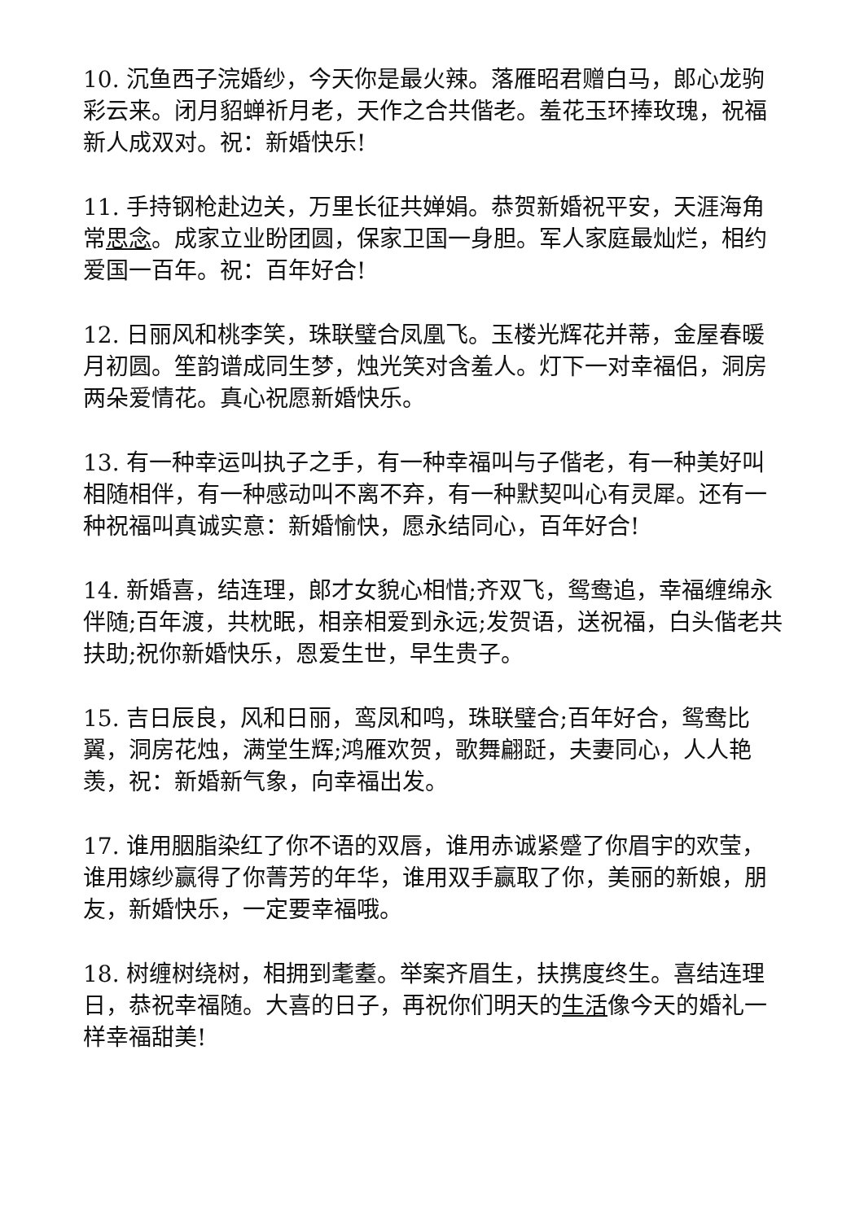10. 沉鱼西子浣婚纱，今天你是最火辣。落雁昭君赠白马，郎心龙驹彩云来。闭月貂蝉祈月老，天作之合共偕老。羞花玉环捧玫瑰，祝福新人成双对。祝：新婚快乐!
11. 手持钢枪赴边关，万里长征共婵娟。恭贺新婚祝平安，天涯海角常思念。成家立业盼团圆，保家卫国一身胆。军人家庭最灿烂，相约爱国一百年。祝：百年好合!
12. 日丽风和桃李笑，珠联璧合凤凰飞。玉楼光辉花并蒂，金屋春暖月初圆。笙韵谱成同生梦，烛光笑对含羞人。灯下一对幸福侣，洞房两朵爱情花。真心祝愿新婚快乐。
13. 有一种幸运叫执子之手，有一种幸福叫与子偕老，有一种美好叫相随相伴，有一种感动叫不离不弃，有一种默契叫心有灵犀。还有一种祝福叫真诚实意：新婚愉快，愿永结同心，百年好合!
14. 新婚喜，结连理，郎才女貌心相惜;齐双飞，鸳鸯追，幸福缠绵永伴随;百年渡，共枕眠，相亲相爱到永远;发贺语，送祝福，白头偕老共扶助;祝你新婚快乐，恩爱生世，早生贵子。
15. 吉日辰良，风和日丽，鸾凤和鸣，珠联璧合;百年好合，鸳鸯比翼，洞房花烛，满堂生辉;鸿雁欢贺，歌舞翩跹，夫妻同心，人人艳羡，祝：新婚新气象，向幸福出发。
17. 谁用胭脂染红了你不语的双唇，谁用赤诚紧蹙了你眉宇的欢莹，谁用嫁纱赢得了你菁芳的年华，谁用双手赢取了你，美丽的新娘，朋友，新婚快乐，一定要幸福哦。
18. 树缠树绕树，相拥到耄耋。举案齐眉生，扶携度终生。喜结连理日，恭祝幸福随。大喜的日子，再祝你们明天的生活像今天的婚礼一样幸福甜美!